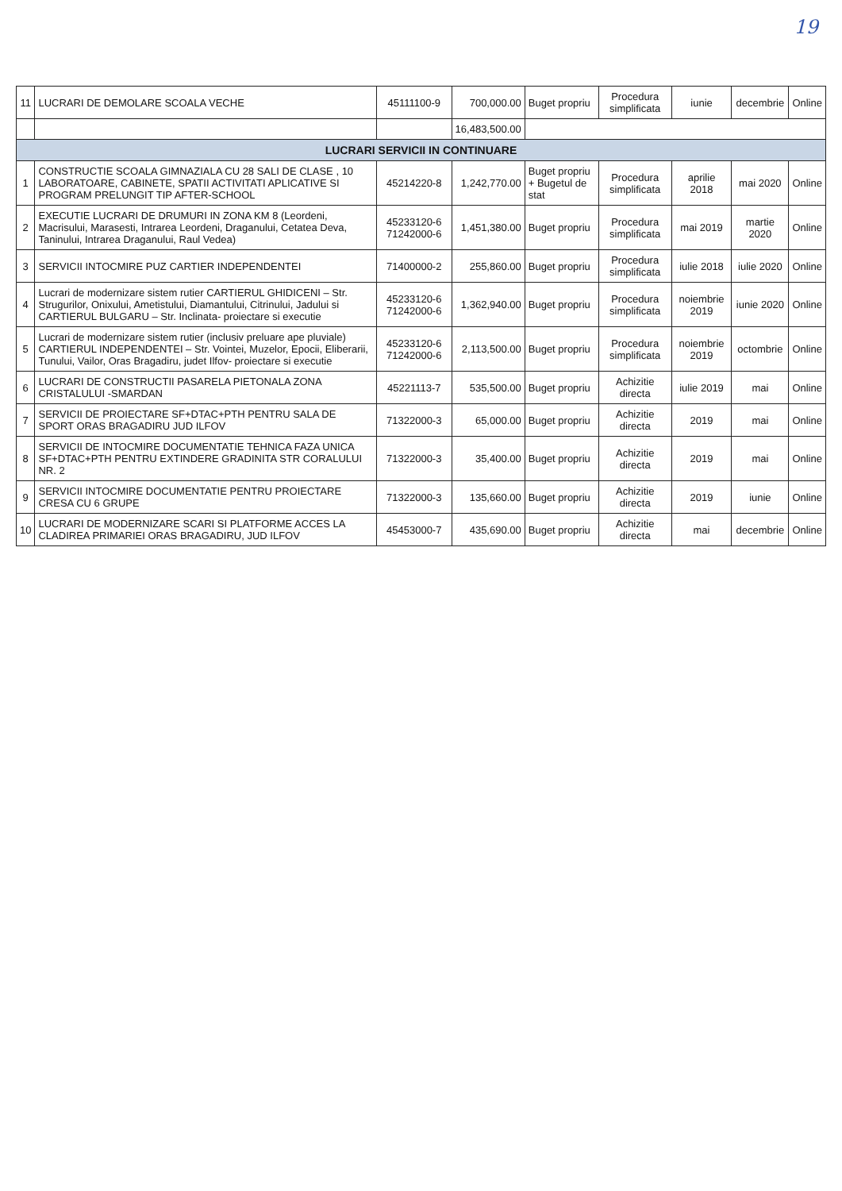19
| 11 | LUCRARI DE DEMOLARE SCOALA VECHE | 45111100-9 | 700,000.00 | Buget propriu | Procedura simplificata | iunie | decembrie | Online |
| | | | 16,483,500.00 | | | | | |
| LUCRARI SERVICII IN CONTINUARE | | | | | | | | |
| 1 | CONSTRUCTIE SCOALA GIMNAZIALA CU 28 SALI DE CLASE , 10 LABORATOARE, CABINETE, SPATII ACTIVITATI APLICATIVE SI PROGRAM PRELUNGIT TIP AFTER-SCHOOL | 45214220-8 | 1,242,770.00 | Buget propriu + Bugetul de stat | Procedura simplificata | aprilie 2018 | mai 2020 | Online |
| 2 | EXECUTIE LUCRARI DE DRUMURI IN ZONA KM 8 (Leordeni, Macrisului, Marasesti, Intrarea Leordeni, Draganului, Cetatea Deva, Taninului, Intrarea Draganului, Raul Vedea) | 45233120-6 71242000-6 | 1,451,380.00 | Buget propriu | Procedura simplificata | mai 2019 | martie 2020 | Online |
| 3 | SERVICII INTOCMIRE PUZ CARTIER INDEPENDENTEI | 71400000-2 | 255,860.00 | Buget propriu | Procedura simplificata | iulie 2018 | iulie 2020 | Online |
| 4 | Lucrari de modernizare sistem rutier CARTIERUL GHIDICENI – Str. Strugurilor, Onixului, Ametistului, Diamantului, Citrinului, Jadului si CARTIERUL BULGARU – Str. Inclinata- proiectare si executie | 45233120-6 71242000-6 | 1,362,940.00 | Buget propriu | Procedura simplificata | noiembrie 2019 | iunie 2020 | Online |
| 5 | Lucrari de modernizare sistem rutier (inclusiv preluare ape pluviale) CARTIERUL INDEPENDENTEI – Str. Vointei, Muzelor, Epocii, Eliberarii, Tunului, Vailor, Oras Bragadiru, judet Ilfov- proiectare si executie | 45233120-6 71242000-6 | 2,113,500.00 | Buget propriu | Procedura simplificata | noiembrie 2019 | octombrie | Online |
| 6 | LUCRARI DE CONSTRUCTII PASARELA PIETONALA ZONA CRISTALULUI -SMARDAN | 45221113-7 | 535,500.00 | Buget propriu | Achizitie directa | iulie 2019 | mai | Online |
| 7 | SERVICII DE PROIECTARE SF+DTAC+PTH PENTRU SALA DE SPORT ORAS BRAGADIRU JUD ILFOV | 71322000-3 | 65,000.00 | Buget propriu | Achizitie directa | 2019 | mai | Online |
| 8 | SERVICII DE INTOCMIRE DOCUMENTATIE TEHNICA FAZA UNICA SF+DTAC+PTH PENTRU EXTINDERE GRADINITA STR CORALULUI NR. 2 | 71322000-3 | 35,400.00 | Buget propriu | Achizitie directa | 2019 | mai | Online |
| 9 | SERVICII INTOCMIRE DOCUMENTATIE PENTRU PROIECTARE CRESA CU 6 GRUPE | 71322000-3 | 135,660.00 | Buget propriu | Achizitie directa | 2019 | iunie | Online |
| 10 | LUCRARI DE MODERNIZARE SCARI SI PLATFORME ACCES LA CLADIREA PRIMARIEI ORAS BRAGADIRU, JUD ILFOV | 45453000-7 | 435,690.00 | Buget propriu | Achizitie directa | mai | decembrie | Online |